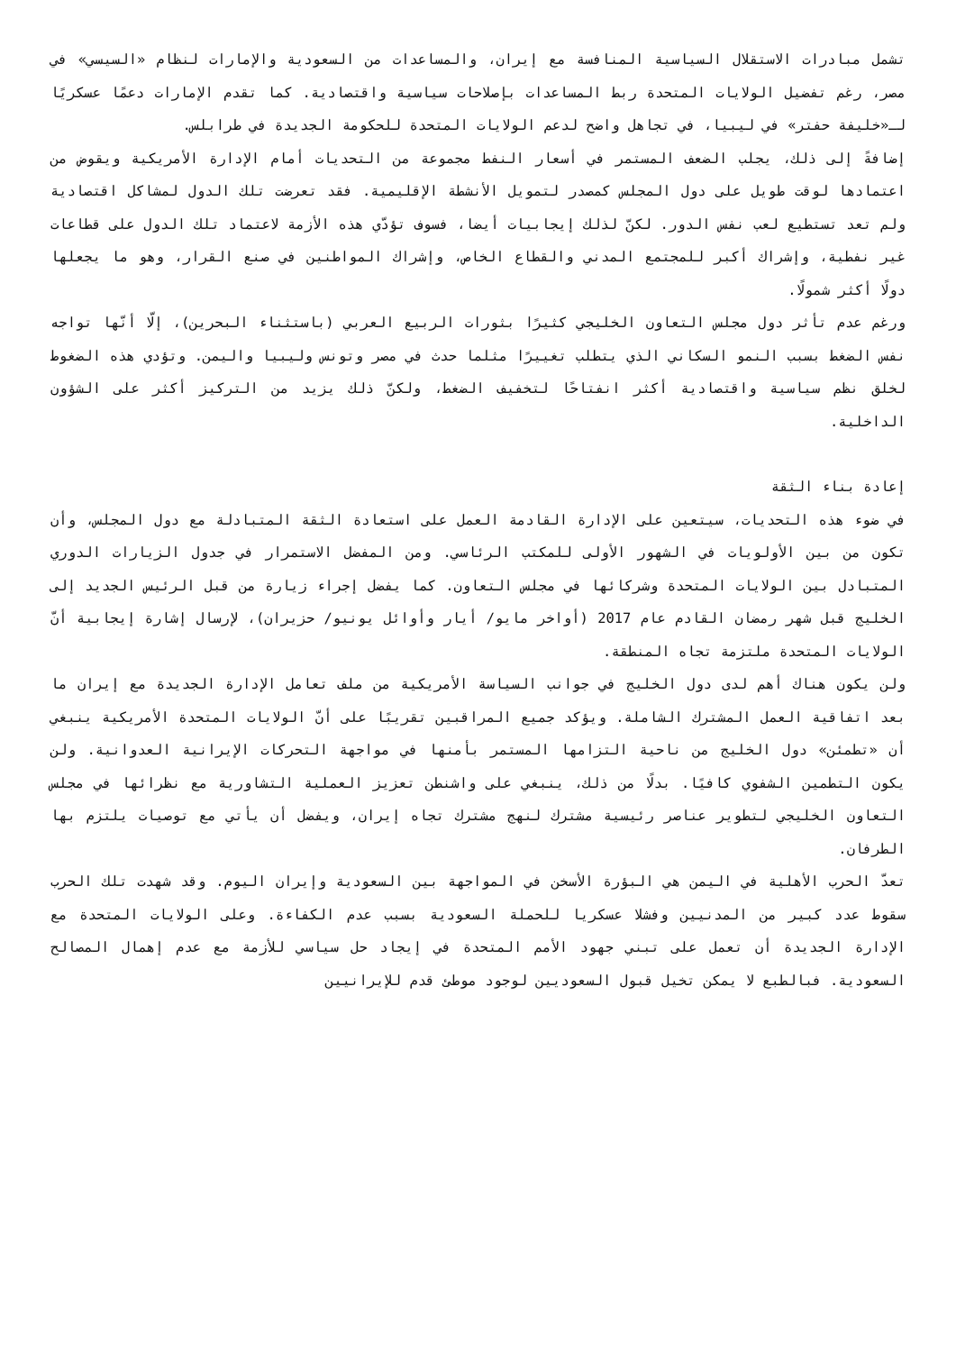تشمل مبادرات الاستقلال السياسية المنافسة مع إيران، والمساعدات من السعودية والإمارات لنظام «السيسي» في مصر، رغم تفضيل الولايات المتحدة ربط المساعدات بإصلاحات سياسية واقتصادية. كما تقدم الإمارات دعمًا عسكريًا لـ«خليفة حفتر» في ليبيا، في تجاهل واضح لدعم الولايات المتحدة للحكومة الجديدة في طرابلس.
إضافةً إلى ذلك، يجلب الضعف المستمر في أسعار النفط مجموعة من التحديات أمام الإدارة الأمريكية ويقوض من اعتمادها لوقت طويل على دول المجلس كمصدر لتمويل الأنشطة الإقليمية. فقد تعرضت تلك الدول لمشاكل اقتصادية ولم تعد تستطيع لعب نفس الدور. لكنّ لذلك إيجابيات أيضا، فسوف تؤدّي هذه الأزمة لاعتماد تلك الدول على قطاعات غير نفطية، وإشراك أكبر للمجتمع المدني والقطاع الخاص، وإشراك المواطنين في صنع القرار، وهو ما يجعلها دولًا أكثر شمولًا.
ورغم عدم تأثر دول مجلس التعاون الخليجي كثيرًا بثورات الربيع العربي (باستثناء البحرين)، إلّا أنّها تواجه نفس الضغط بسبب النمو السكاني الذي يتطلب تغييرًا مثلما حدث في مصر وتونس وليبيا واليمن. وتؤدي هذه الضغوط لخلق نظم سياسية واقتصادية أكثر انفتاحًا لتخفيف الضغط، ولكنّ ذلك يزيد من التركيز أكثر على الشؤون الداخلية.
إعادة بناء الثقة
في ضوء هذه التحديات، سيتعين على الإدارة القادمة العمل على استعادة الثقة المتبادلة مع دول المجلس، وأن تكون من بين الأولويات في الشهور الأولى للمكتب الرئاسي. ومن المفضل الاستمرار في جدول الزيارات الدوري المتبادل بين الولايات المتحدة وشركائها في مجلس التعاون. كما يفضل إجراء زيارة من قبل الرئيس الجديد إلى الخليج قبل شهر رمضان القادم عام 2017 (أواخر مايو/ أيار وأوائل يونيو/ حزيران)، لإرسال إشارة إيجابية أنّ الولايات المتحدة ملتزمة تجاه المنطقة.
ولن يكون هناك أهم لدى دول الخليج في جوانب السياسة الأمريكية من ملف تعامل الإدارة الجديدة مع إيران ما بعد اتفاقية العمل المشترك الشاملة. ويؤكد جميع المراقبين تقريبًا على أنّ الولايات المتحدة الأمريكية ينبغي أن «تطمئن» دول الخليج من ناحية التزامها المستمر بأمنها في مواجهة التحركات الإيرانية العدوانية. ولن يكون التطمين الشفوي كافيًا. بدلًا من ذلك، ينبغي على واشنطن تعزيز العملية التشاورية مع نظرائها في مجلس التعاون الخليجي لتطوير عناصر رئيسية مشترك لنهج مشترك تجاه إيران، ويفضل أن يأتي مع توصيات يلتزم بها الطرفان.
تعدّ الحرب الأهلية في اليمن هي البؤرة الأسخن في المواجهة بين السعودية وإيران اليوم. وقد شهدت تلك الحرب سقوط عدد كبير من المدنيين وفشلا عسكريا للحملة السعودية بسبب عدم الكفاءة. وعلى الولايات المتحدة مع الإدارة الجديدة أن تعمل على تبني جهود الأمم المتحدة في إيجاد حل سياسي للأزمة مع عدم إهمال المصالح السعودية. فبالطبع لا يمكن تخيل قبول السعوديين لوجود موطئ قدم للإيرانيين